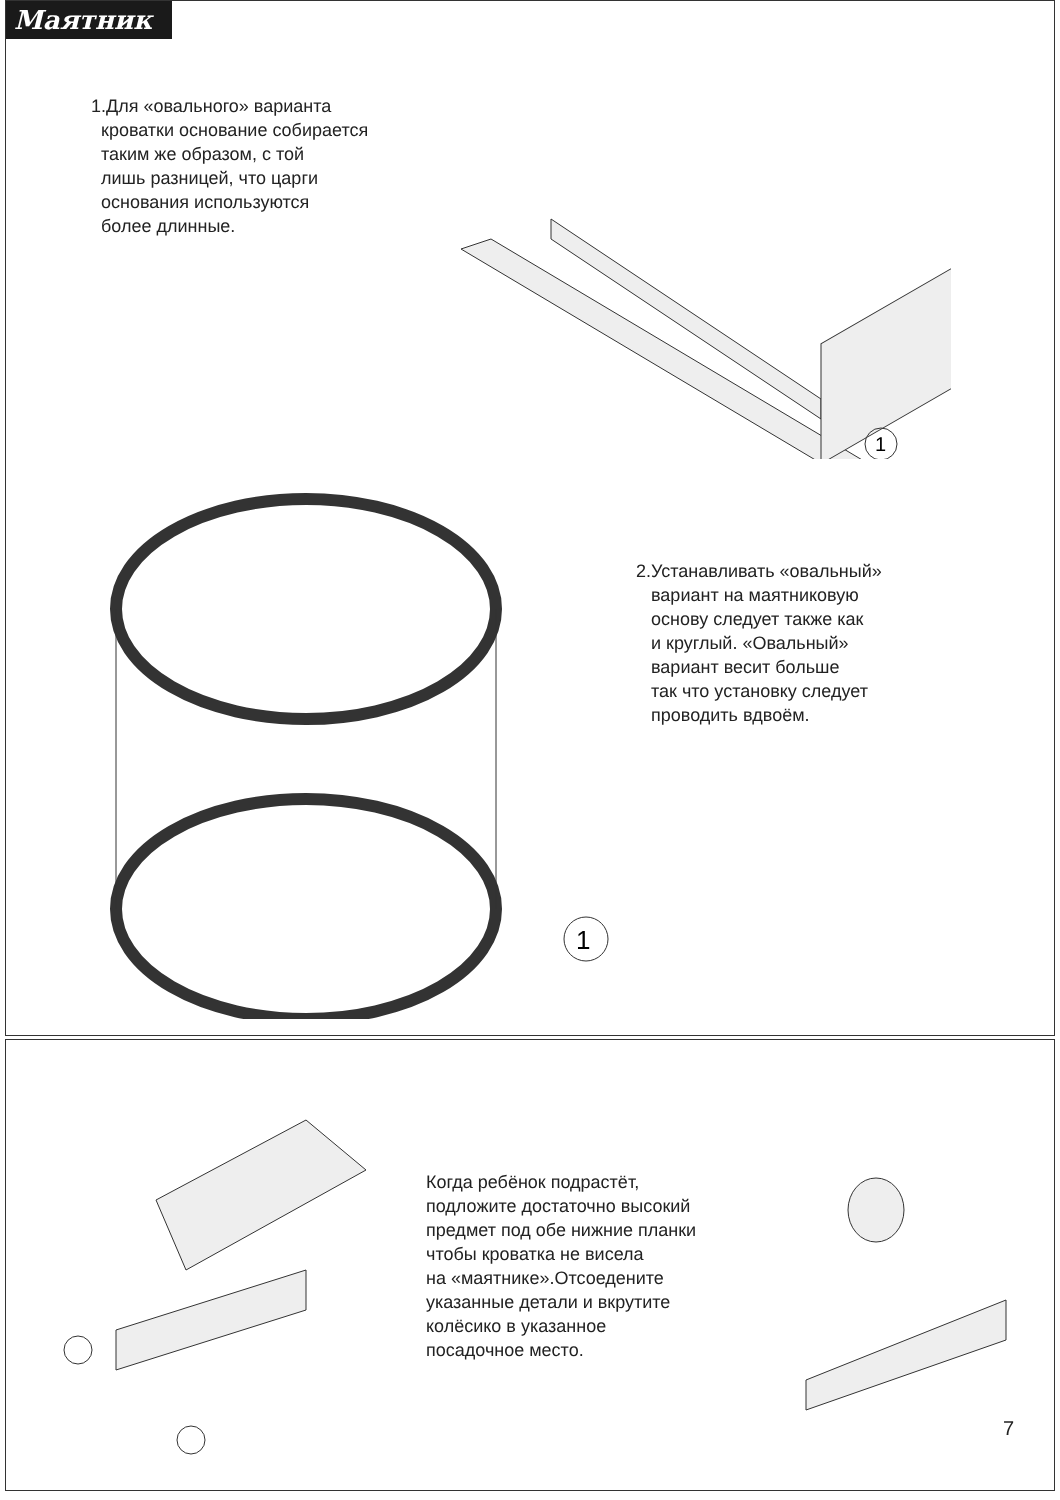Маятник
1.Для «овального» варианта
кроватки основание собирается
таким же образом, с той
лишь разницей, что царги
основания используются
более длинные.
1
1
2.Устанавливать «овальный»
вариант на маятниковую
основу следует также как
и круглый. «Овальный»
вариант весит больше
так что установку следует
проводить вдвоём.
Когда ребёнок подрастёт,
подложите достаточно высокий
предмет под обе нижние планки
чтобы кроватка не висела
на «маятнике».Отсоедените
указанные детали и вкрутите
колёсико в указанное
посадочное место.
7